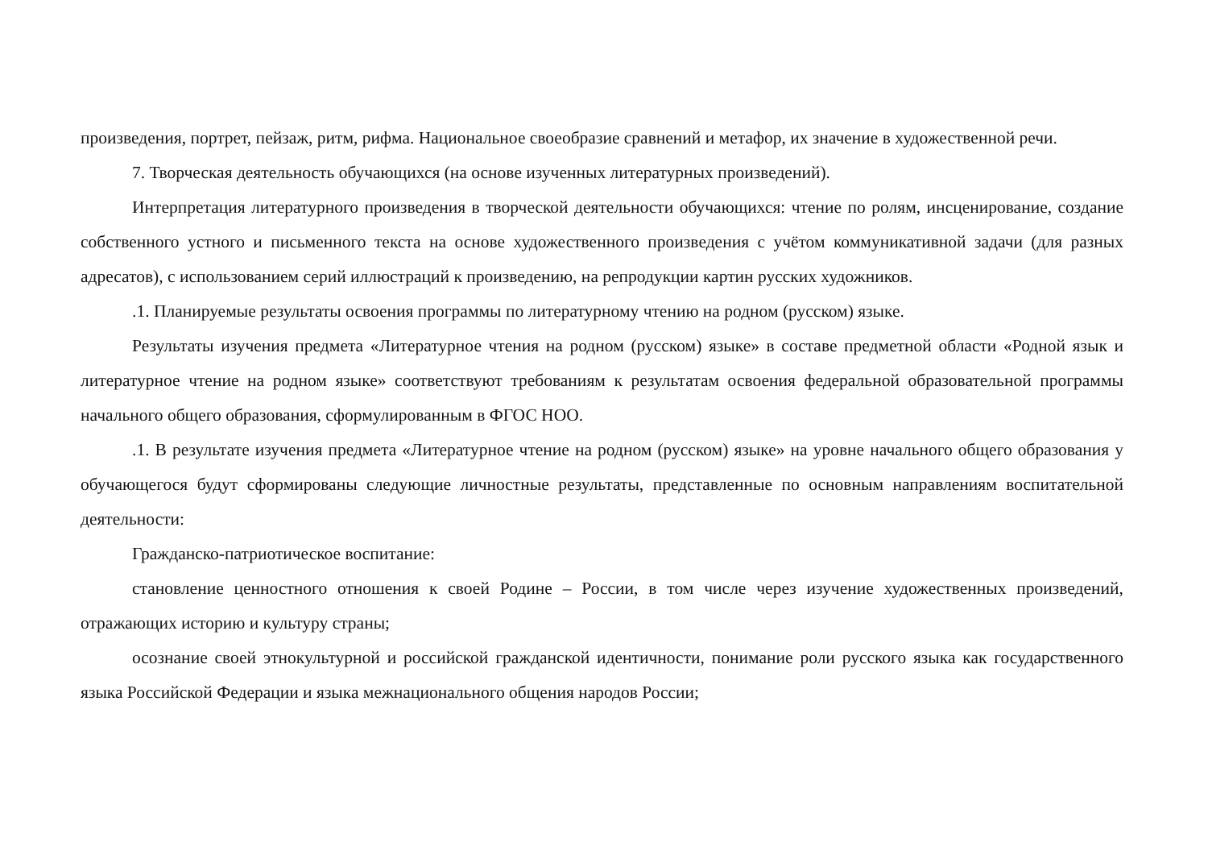произведения, портрет, пейзаж, ритм, рифма. Национальное своеобразие сравнений и метафор, их значение в художественной речи.
7. Творческая деятельность обучающихся (на основе изученных литературных произведений).
Интерпретация литературного произведения в творческой деятельности обучающихся: чтение по ролям, инсценирование, создание собственного устного и письменного текста на основе художественного произведения с учётом коммуникативной задачи (для разных адресатов), с использованием серий иллюстраций к произведению, на репродукции картин русских художников.
.1. Планируемые результаты освоения программы по литературному чтению на родном (русском) языке.
Результаты изучения предмета «Литературное чтения на родном (русском) языке» в составе предметной области «Родной язык и литературное чтение на родном языке» соответствуют требованиям к результатам освоения федеральной образовательной программы начального общего образования, сформулированным в ФГОС НОО.
.1. В результате изучения предмета «Литературное чтение на родном (русском) языке» на уровне начального общего образования у обучающегося будут сформированы следующие личностные результаты, представленные по основным направлениям воспитательной деятельности:
Гражданско-патриотическое воспитание:
становление ценностного отношения к своей Родине – России, в том числе через изучение художественных произведений, отражающих историю и культуру страны;
осознание своей этнокультурной и российской гражданской идентичности, понимание роли русского языка как государственного языка Российской Федерации и языка межнационального общения народов России;